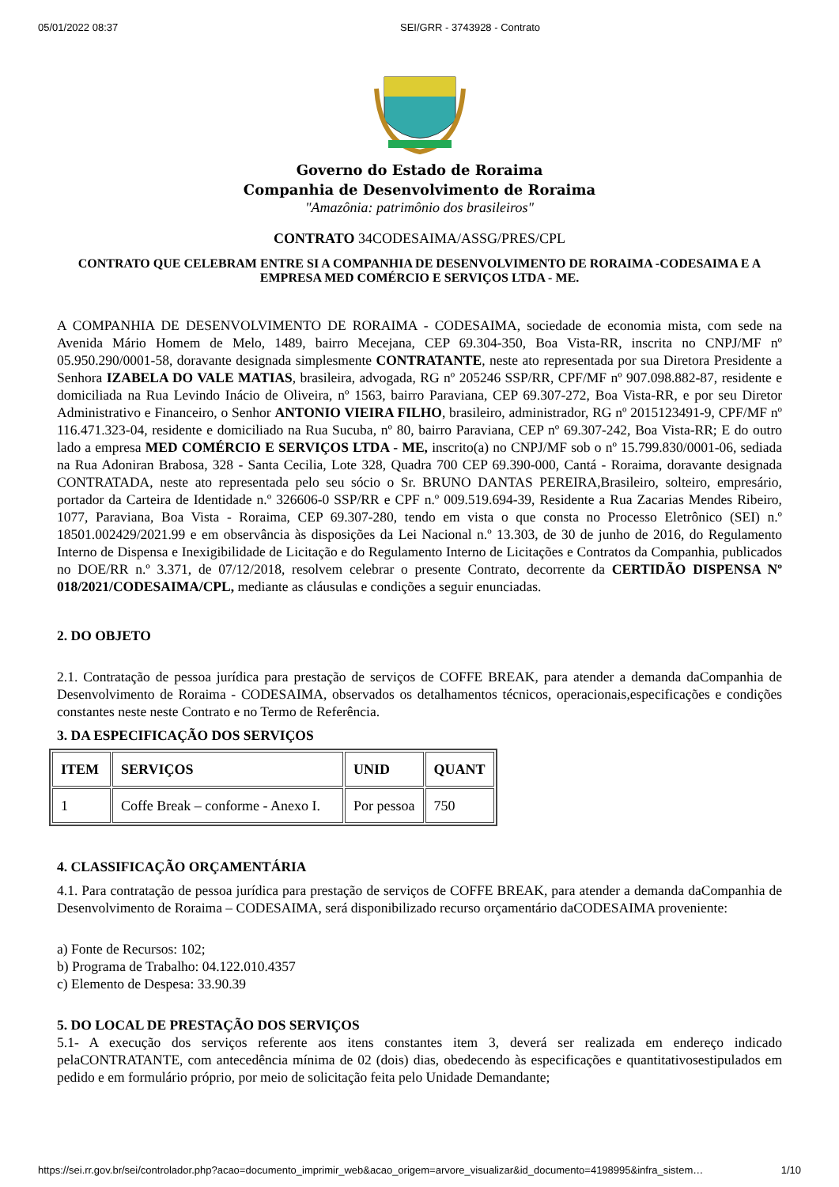05/01/2022 08:37 SEI/GRR - 3743928 - Contrato
Governo do Estado de Roraima
Companhia de Desenvolvimento de Roraima
"Amazônia: patrimônio dos brasileiros"
CONTRATO 34CODESAIMA/ASSG/PRES/CPL
CONTRATO QUE CELEBRAM ENTRE SI A COMPANHIA DE DESENVOLVIMENTO DE RORAIMA -CODESAIMA E A EMPRESA MED COMÉRCIO E SERVIÇOS LTDA - ME.
A COMPANHIA DE DESENVOLVIMENTO DE RORAIMA - CODESAIMA, sociedade de economia mista, com sede na Avenida Mário Homem de Melo, 1489, bairro Mecejana, CEP 69.304-350, Boa Vista-RR, inscrita no CNPJ/MF nº 05.950.290/0001-58, doravante designada simplesmente CONTRATANTE, neste ato representada por sua Diretora Presidente a Senhora IZABELA DO VALE MATIAS, brasileira, advogada, RG nº 205246 SSP/RR, CPF/MF nº 907.098.882-87, residente e domiciliada na Rua Levindo Inácio de Oliveira, nº 1563, bairro Paraviana, CEP 69.307-272, Boa Vista-RR, e por seu Diretor Administrativo e Financeiro, o Senhor ANTONIO VIEIRA FILHO, brasileiro, administrador, RG nº 2015123491-9, CPF/MF nº 116.471.323-04, residente e domiciliado na Rua Sucuba, nº 80, bairro Paraviana, CEP nº 69.307-242, Boa Vista-RR; E do outro lado a empresa MED COMÉRCIO E SERVIÇOS LTDA - ME, inscrito(a) no CNPJ/MF sob o nº 15.799.830/0001-06, sediada na Rua Adoniran Brabosa, 328 - Santa Cecilia, Lote 328, Quadra 700 CEP 69.390-000, Cantá - Roraima, doravante designada CONTRATADA, neste ato representada pelo seu sócio o Sr. BRUNO DANTAS PEREIRA,Brasileiro, solteiro, empresário, portador da Carteira de Identidade n.º 326606-0 SSP/RR e CPF n.º 009.519.694-39, Residente a Rua Zacarias Mendes Ribeiro, 1077, Paraviana, Boa Vista - Roraima, CEP 69.307-280, tendo em vista o que consta no Processo Eletrônico (SEI) n.º 18501.002429/2021.99 e em observância às disposições da Lei Nacional n.º 13.303, de 30 de junho de 2016, do Regulamento Interno de Dispensa e Inexigibilidade de Licitação e do Regulamento Interno de Licitações e Contratos da Companhia, publicados no DOE/RR n.º 3.371, de 07/12/2018, resolvem celebrar o presente Contrato, decorrente da CERTIDÃO DISPENSA Nº 018/2021/CODESAIMA/CPL, mediante as cláusulas e condições a seguir enunciadas.
2. DO OBJETO
2.1. Contratação de pessoa jurídica para prestação de serviços de COFFE BREAK, para atender a demanda daCompanhia de Desenvolvimento de Roraima - CODESAIMA, observados os detalhamentos técnicos, operacionais,especificações e condições constantes neste neste Contrato e no Termo de Referência.
3. DA ESPECIFICAÇÃO DOS SERVIÇOS
| ITEM | SERVIÇOS | UNID | QUANT |
| --- | --- | --- | --- |
| 1 | Coffe Break – conforme - Anexo I. | Por pessoa | 750 |
4. CLASSIFICAÇÃO ORÇAMENTÁRIA
4.1. Para contratação de pessoa jurídica para prestação de serviços de COFFE BREAK, para atender a demanda daCompanhia de Desenvolvimento de Roraima – CODESAIMA, será disponibilizado recurso orçamentário daCODESAIMA proveniente:
a) Fonte de Recursos: 102;
b) Programa de Trabalho: 04.122.010.4357
c) Elemento de Despesa: 33.90.39
5. DO LOCAL DE PRESTAÇÃO DOS SERVIÇOS
5.1- A execução dos serviços referente aos itens constantes item 3, deverá ser realizada em endereço indicado pelaCONTRATANTE, com antecedência mínima de 02 (dois) dias, obedecendo às especificações e quantitativosestipulados em pedido e em formulário próprio, por meio de solicitação feita pelo Unidade Demandante;
https://sei.rr.gov.br/sei/controlador.php?acao=documento_imprimir_web&acao_origem=arvore_visualizar&id_documento=4198995&infra_sistem… 1/10